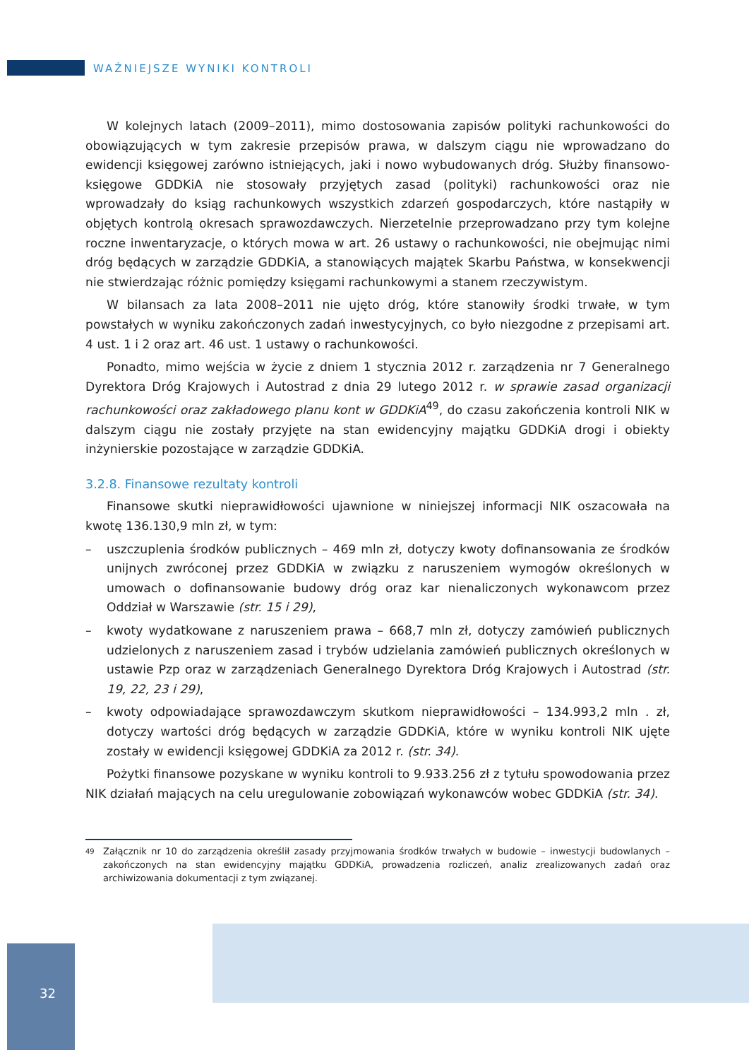WAŻNIEJSZE WYNIKI KONTROLI
W kolejnych latach (2009–2011), mimo dostosowania zapisów polityki rachunkowości do obowiązujących w tym zakresie przepisów prawa, w dalszym ciągu nie wprowadzano do ewidencji księgowej zarówno istniejących, jaki i nowo wybudowanych dróg. Służby finansowo-księgowe GDDKiA nie stosowały przyjętych zasad (polityki) rachunkowości oraz nie wprowadzały do ksiąg rachunkowych wszystkich zdarzeń gospodarczych, które nastąpiły w objętych kontrolą okresach sprawozdawczych. Nierzetelnie przeprowadzano przy tym kolejne roczne inwentaryzacje, o których mowa w art. 26 ustawy o rachunkowości, nie obejmując nimi dróg będących w zarządzie GDDKiA, a stanowiących majątek Skarbu Państwa, w konsekwencji nie stwierdzając różnic pomiędzy księgami rachunkowymi a stanem rzeczywistym.
W bilansach za lata 2008–2011 nie ujęto dróg, które stanowiły środki trwałe, w tym powstałych w wyniku zakończonych zadań inwestycyjnych, co było niezgodne z przepisami art. 4 ust. 1 i 2 oraz art. 46 ust. 1 ustawy o rachunkowości.
Ponadto, mimo wejścia w życie z dniem 1 stycznia 2012 r. zarządzenia nr 7 Generalnego Dyrektora Dróg Krajowych i Autostrad z dnia 29 lutego 2012 r. w sprawie zasad organizacji rachunkowości oraz zakładowego planu kont w GDDKiA<sup>49</sup>, do czasu zakończenia kontroli NIK w dalszym ciągu nie zostały przyjęte na stan ewidencyjny majątku GDDKiA drogi i obiekty inżynierskie pozostające w zarządzie GDDKiA.
3.2.8. Finansowe rezultaty kontroli
Finansowe skutki nieprawidłowości ujawnione w niniejszej informacji NIK oszacowała na kwotę 136.130,9 mln zł, w tym:
– uszczuplenia środków publicznych – 469 mln zł, dotyczy kwoty dofinansowania ze środków unijnych zwróconej przez GDDKiA w związku z naruszeniem wymogów określonych w umowach o dofinansowanie budowy dróg oraz kar nienaliczonych wykonawcom przez Oddział w Warszawie (str. 15 i 29),
– kwoty wydatkowane z naruszeniem prawa – 668,7 mln zł, dotyczy zamówień publicznych udzielonych z naruszeniem zasad i trybów udzielania zamówień publicznych określonych w ustawie Pzp oraz w zarządzeniach Generalnego Dyrektora Dróg Krajowych i Autostrad (str. 19, 22, 23 i 29),
– kwoty odpowiadające sprawozdawczym skutkom nieprawidłowości – 134.993,2 mln . zł, dotyczy wartości dróg będących w zarządzie GDDKiA, które w wyniku kontroli NIK ujęte zostały w ewidencji księgowej GDDKiA za 2012 r. (str. 34).
Pożytki finansowe pozyskane w wyniku kontroli to 9.933.256 zł z tytułu spowodowania przez NIK działań mających na celu uregulowanie zobowiązań wykonawców wobec GDDKiA (str. 34).
<sup>49</sup> Załącznik nr 10 do zarządzenia określił zasady przyjmowania środków trwałych w budowie – inwestycji budowlanych – zakończonych na stan ewidencyjny majątku GDDKiA, prowadzenia rozliczeń, analiz zrealizowanych zadań oraz archiwizowania dokumentacji z tym związanej.
32